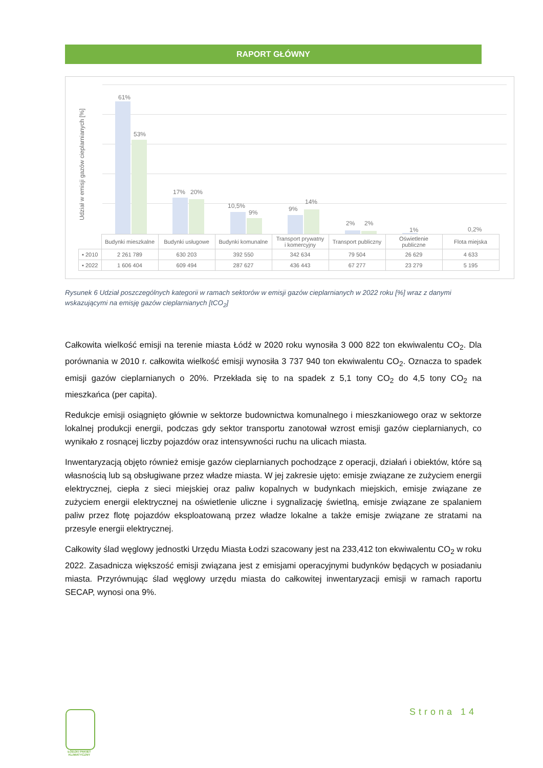RAPORT GŁÓWNY
Udział w emisji gazów cieplarnianych [%]
61%
53%
17% 20%
10,5%
9% 9%
14%
2% 2%
1% 0,2%
| | Budynki mieszkalne | Budynki usługowe | Budynki komunalne | Transport prywatny i komercyjny | Transport publiczny | Oświetlenie publiczne | Flota miejska |
| ▪ 2010 | 2 261 789 | 630 203 | 392 550 | 342 634 | 79 504 | 26 629 | 4 633 |
| ▪ 2022 | 1 606 404 | 609 494 | 287 627 | 436 443 | 67 277 | 23 279 | 5 195 |
Rysunek 6 Udział poszczególnych kategorii w ramach sektorów w emisji gazów cieplarnianych w 2022 roku [%] wraz z danymi wskazującymi na emisję gazów cieplarnianych [tCO<sub>2</sub>]
Całkowita wielkość emisji na terenie miasta Łódź w 2020 roku wynosiła 3 000 822 ton ekwiwalentu CO<sub>2</sub>. Dla porównania w 2010 r. całkowita wielkość emisji wynosiła 3 737 940 ton ekwiwalentu CO<sub>2</sub>. Oznacza to spadek emisji gazów cieplarnianych o 20%. Przekłada się to na spadek z 5,1 tony CO<sub>2</sub> do 4,5 tony CO<sub>2</sub> na mieszkańca (per capita).
Redukcje emisji osiągnięto głównie w sektorze budownictwa komunalnego i mieszkaniowego oraz w sektorze lokalnej produkcji energii, podczas gdy sektor transportu zanotował wzrost emisji gazów cieplarnianych, co wynikało z rosnącej liczby pojazdów oraz intensywności ruchu na ulicach miasta.
Inwentaryzacją objęto również emisje gazów cieplarnianych pochodzące z operacji, działań i obiektów, które są własnością lub są obsługiwane przez władze miasta. W jej zakresie ujęto: emisje związane ze zużyciem energii elektrycznej, ciepła z sieci miejskiej oraz paliw kopalnych w budynkach miejskich, emisje związane ze zużyciem energii elektrycznej na oświetlenie uliczne i sygnalizację świetlną, emisje związane ze spalaniem paliw przez flotę pojazdów eksploatowaną przez władze lokalne a także emisje związane ze stratami na przesyle energii elektrycznej.
Całkowity ślad węglowy jednostki Urzędu Miasta Łodzi szacowany jest na 233,412 ton ekwiwalentu CO<sub>2</sub> w roku 2022. Zasadnicza większość emisji związana jest z emisjami operacyjnymi budynków będących w posiadaniu miasta. Przyrównując ślad węglowy urzędu miasta do całkowitej inwentaryzacji emisji w ramach raportu SECAP, wynosi ona 9%.
ŁÓDZKI PAKIET KLIMATYCZNY
Strona 14